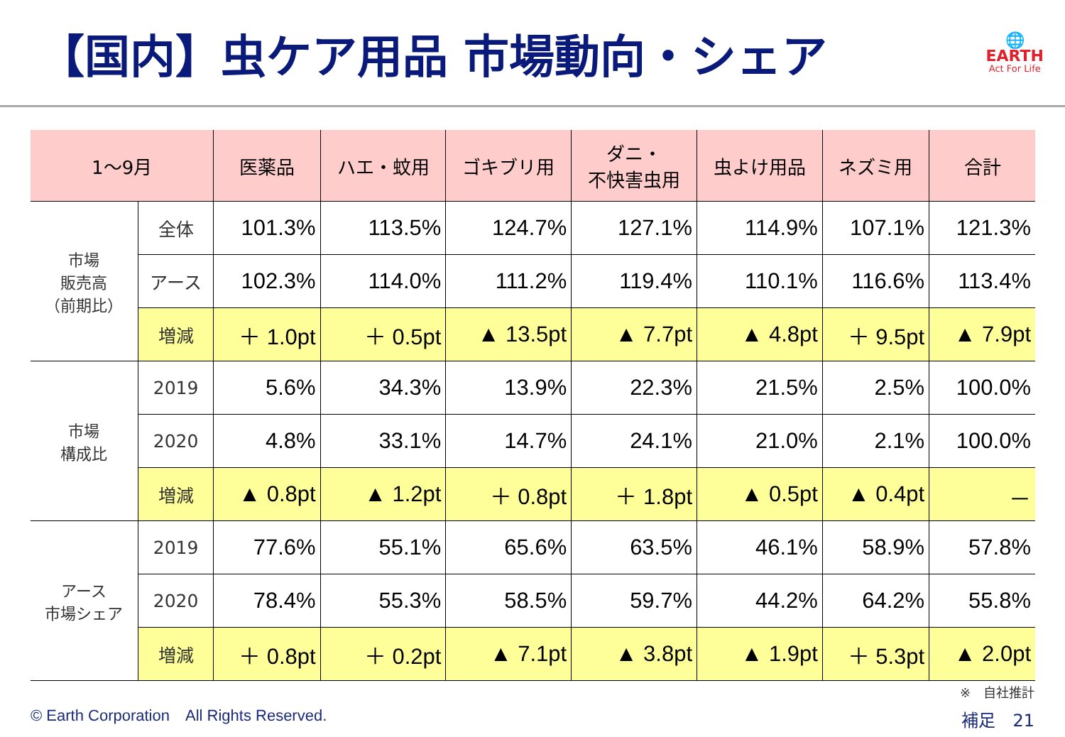【国内】虫ケア用品 市場動向・シェア
🌐
EARTH
Act For Life
| 1～9月 | | 医薬品 | ハエ・蚊用 | ゴキブリ用 | ダニ・ 不快害虫用 | 虫よけ用品 | ネズミ用 | 合計 |
| --- | --- | --- | --- | --- | --- | --- | --- | --- |
| 市場 販売高 （前期比） | 全体 | 101.3% | 113.5% | 124.7% | 127.1% | 114.9% | 107.1% | 121.3% |
| | アース | 102.3% | 114.0% | 111.2% | 119.4% | 110.1% | 116.6% | 113.4% |
| | 増減 | ＋ 1.0pt | ＋ 0.5pt | ▲ 13.5pt | ▲ 7.7pt | ▲ 4.8pt | ＋ 9.5pt | ▲ 7.9pt |
| 市場 構成比 | 2019 | 5.6% | 34.3% | 13.9% | 22.3% | 21.5% | 2.5% | 100.0% |
| | 2020 | 4.8% | 33.1% | 14.7% | 24.1% | 21.0% | 2.1% | 100.0% |
| | 増減 | ▲ 0.8pt | ▲ 1.2pt | ＋ 0.8pt | ＋ 1.8pt | ▲ 0.5pt | ▲ 0.4pt | － |
| アース 市場シェア | 2019 | 77.6% | 55.1% | 65.6% | 63.5% | 46.1% | 58.9% | 57.8% |
| | 2020 | 78.4% | 55.3% | 58.5% | 59.7% | 44.2% | 64.2% | 55.8% |
| | 増減 | ＋ 0.8pt | ＋ 0.2pt | ▲ 7.1pt | ▲ 3.8pt | ▲ 1.9pt | ＋ 5.3pt | ▲ 2.0pt |
© Earth Corporation　All Rights Reserved.
※　自社推計
補足　21